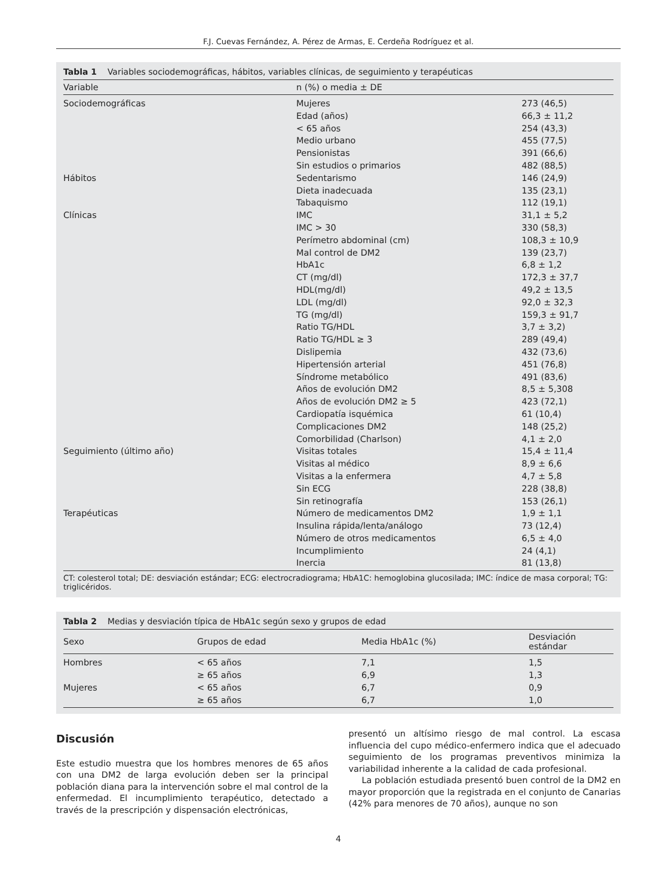F.J. Cuevas Fernández, A. Pérez de Armas, E. Cerdeña Rodríguez et al.
Tabla 1 Variables sociodemográficas, hábitos, variables clínicas, de seguimiento y terapéuticas
| Variable | n (%) o media ± DE | |
| --- | --- | --- |
| Sociodemográficas | Mujeres | 273 (46,5) |
| | Edad (años) | 66,3 ± 11,2 |
| | < 65 años | 254 (43,3) |
| | Medio urbano | 455 (77,5) |
| | Pensionistas | 391 (66,6) |
| | Sin estudios o primarios | 482 (88,5) |
| Hábitos | Sedentarismo | 146 (24,9) |
| | Dieta inadecuada | 135 (23,1) |
| | Tabaquismo | 112 (19,1) |
| Clínicas | IMC | 31,1 ± 5,2 |
| | IMC > 30 | 330 (58,3) |
| | Perímetro abdominal (cm) | 108,3 ± 10,9 |
| | Mal control de DM2 | 139 (23,7) |
| | HbA1c | 6,8 ± 1,2 |
| | CT (mg/dl) | 172,3 ± 37,7 |
| | HDL(mg/dl) | 49,2 ± 13,5 |
| | LDL (mg/dl) | 92,0 ± 32,3 |
| | TG (mg/dl) | 159,3 ± 91,7 |
| | Ratio TG/HDL | 3,7 ± 3,2) |
| | Ratio TG/HDL ≥ 3 | 289 (49,4) |
| | Dislipemia | 432 (73,6) |
| | Hipertensión arterial | 451 (76,8) |
| | Síndrome metabólico | 491 (83,6) |
| | Años de evolución DM2 | 8,5 ± 5,308 |
| | Años de evolución DM2 ≥ 5 | 423 (72,1) |
| | Cardiopatía isquémica | 61 (10,4) |
| | Complicaciones DM2 | 148 (25,2) |
| | Comorbilidad (Charlson) | 4,1 ± 2,0 |
| Seguimiento (último año) | Visitas totales | 15,4 ± 11,4 |
| | Visitas al médico | 8,9 ± 6,6 |
| | Visitas a la enfermera | 4,7 ± 5,8 |
| | Sin ECG | 228 (38,8) |
| | Sin retinografía | 153 (26,1) |
| Terapéuticas | Número de medicamentos DM2 | 1,9 ± 1,1 |
| | Insulina rápida/lenta/análogo | 73 (12,4) |
| | Número de otros medicamentos | 6,5 ± 4,0 |
| | Incumplimiento | 24 (4,1) |
| | Inercia | 81 (13,8) |
CT: colesterol total; DE: desviación estándar; ECG: electrocradiograma; HbA1C: hemoglobina glucosilada; IMC: índice de masa corporal; TG: triglicéridos.
Tabla 2 Medias y desviación típica de HbA1c según sexo y grupos de edad
| Sexo | Grupos de edad | Media HbA1c (%) | Desviación estándar |
| --- | --- | --- | --- |
| Hombres | < 65 años | 7,1 | 1,5 |
| | ≥ 65 años | 6,9 | 1,3 |
| Mujeres | < 65 años | 6,7 | 0,9 |
| | ≥ 65 años | 6,7 | 1,0 |
Discusión
Este estudio muestra que los hombres menores de 65 años con una DM2 de larga evolución deben ser la principal población diana para la intervención sobre el mal control de la enfermedad. El incumplimiento terapéutico, detectado a través de la prescripción y dispensación electrónicas,
presentó un altísimo riesgo de mal control. La escasa influencia del cupo médico-enfermero indica que el adecuado seguimiento de los programas preventivos minimiza la variabilidad inherente a la calidad de cada profesional.
La población estudiada presentó buen control de la DM2 en mayor proporción que la registrada en el conjunto de Canarias (42% para menores de 70 años), aunque no son
4